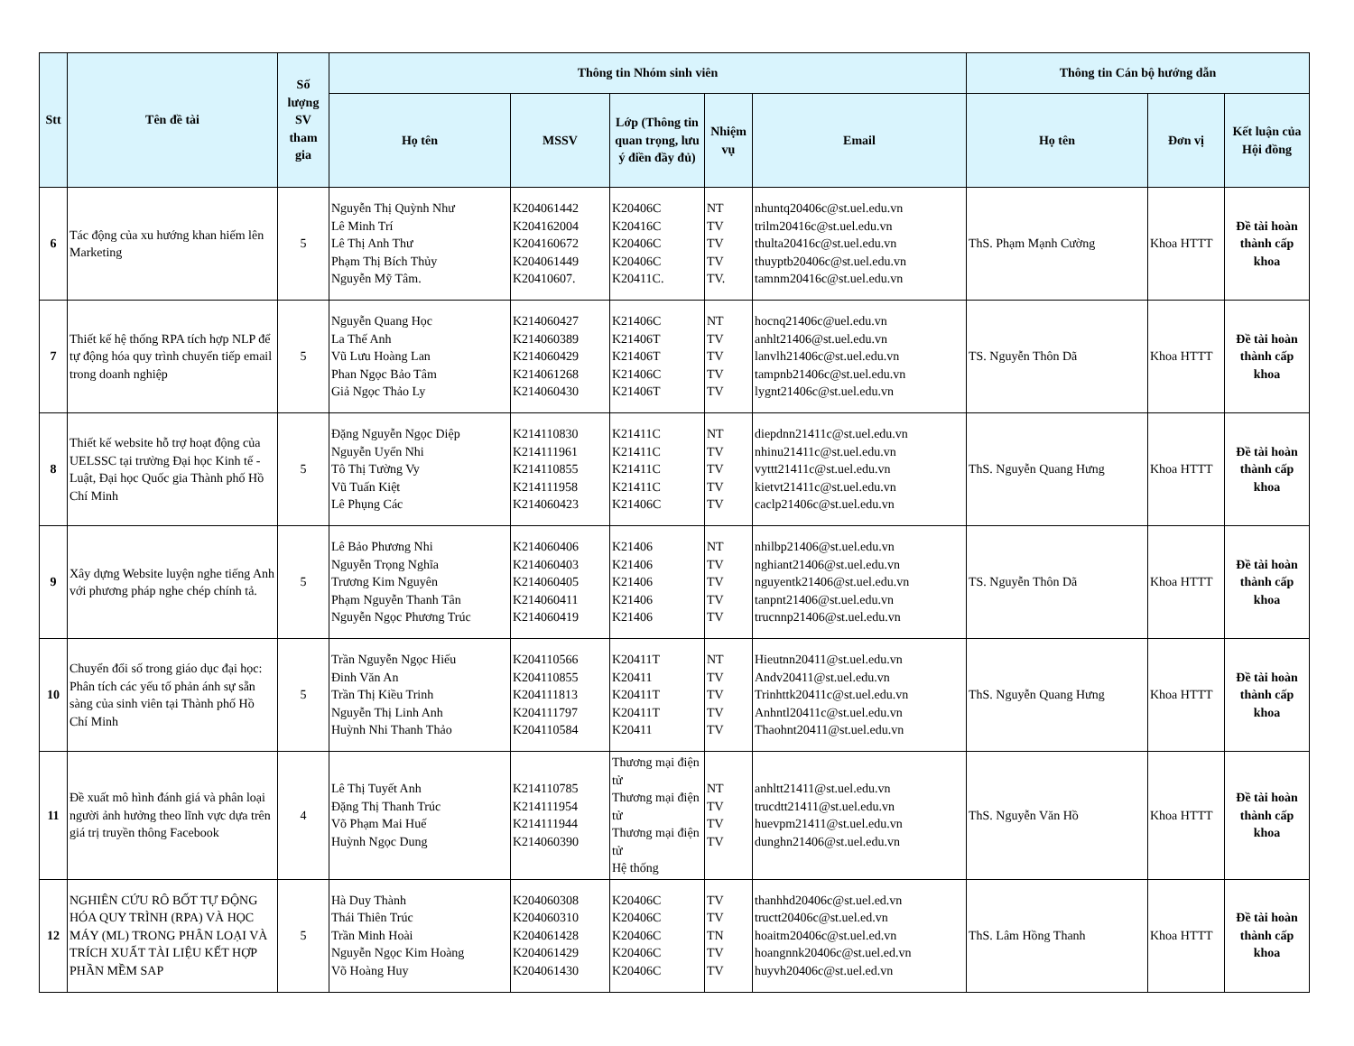| Stt | Tên đề tài | Số lượng SV tham gia | Thông tin Nhóm sinh viên | | | | | Thông tin Cán bộ hướng dẫn | | |
| --- | --- | --- | --- | --- | --- | --- | --- | --- | --- | --- |
| | | | Họ tên | MSSV | Lớp (Thông tin quan trọng, lưu ý điền đầy đủ) | Nhiệm vụ | Email | Họ tên | Đơn vị | Kết luận của Hội đồng |
| 6 | Tác động của xu hướng khan hiếm lên Marketing | 5 | Nguyễn Thị Quỳnh Như Lê Minh Trí Lê Thị Anh Thư Phạm Thị Bích Thủy Nguyễn Mỹ Tâm. | K204061442 K204162004 K204160672 K204061449 K20410607. | K20406C K20416C K20406C K20406C K20411C. | NT TV TV TV TV. | nhuntq20406c@st.uel.edu.vn trilm20416c@st.uel.edu.vn thulta20416c@st.uel.edu.vn thuyptb20406c@st.uel.edu.vn tamnm20416c@st.uel.edu.vn | ThS. Phạm Mạnh Cường | Khoa HTTT | Đề tài hoàn thành cấp khoa |
| 7 | Thiết kế hệ thống RPA tích hợp NLP để tự động hóa quy trình chuyển tiếp email trong doanh nghiệp | 5 | Nguyễn Quang Học La Thế Anh Vũ Lưu Hoàng Lan Phan Ngọc Bảo Tâm Giả Ngọc Thảo Ly | K214060427 K214060389 K214060429 K214061268 K214060430 | K21406C K21406T K21406T K21406C K21406T | NT TV TV TV TV | hocnq21406c@uel.edu.vn anhlt21406@st.uel.edu.vn lanvlh21406c@st.uel.edu.vn tampnb21406c@st.uel.edu.vn lygnt21406c@st.uel.edu.vn | TS. Nguyễn Thôn Dã | Khoa HTTT | Đề tài hoàn thành cấp khoa |
| 8 | Thiết kế website hỗ trợ hoạt động của UELSSC tại trường Đại học Kinh tế - Luật, Đại học Quốc gia Thành phố Hồ Chí Minh | 5 | Đặng Nguyễn Ngọc Diệp Nguyễn Uyển Nhi Tô Thị Tường Vy Vũ Tuấn Kiệt Lê Phụng Các | K214110830 K214111961 K214110855 K214111958 K214060423 | K21411C K21411C K21411C K21411C K21406C | NT TV TV TV TV | diepdnn21411c@st.uel.edu.vn nhinu21411c@st.uel.edu.vn vyttt21411c@st.uel.edu.vn kietvt21411c@st.uel.edu.vn caclp21406c@st.uel.edu.vn | ThS. Nguyễn Quang Hưng | Khoa HTTT | Đề tài hoàn thành cấp khoa |
| 9 | Xây dựng Website luyện nghe tiếng Anh với phương pháp nghe chép chính tả. | 5 | Lê Bảo Phương Nhi Nguyễn Trọng Nghĩa Trương Kim Nguyên Phạm Nguyễn Thanh Tân Nguyễn Ngọc Phương Trúc | K214060406 K214060403 K214060405 K214060411 K214060419 | K21406 K21406 K21406 K21406 K21406 | NT TV TV TV TV | nhilbp21406@st.uel.edu.vn nghiant21406@st.uel.edu.vn nguyentk21406@st.uel.edu.vn tanpnt21406@st.uel.edu.vn trucnnp21406@st.uel.edu.vn | TS. Nguyễn Thôn Dã | Khoa HTTT | Đề tài hoàn thành cấp khoa |
| 10 | Chuyển đổi số trong giáo dục đại học: Phân tích các yếu tố phản ánh sự sẵn sàng của sinh viên tại Thành phố Hồ Chí Minh | 5 | Trần Nguyễn Ngọc Hiếu Đinh Văn An Trần Thị Kiều Trinh Nguyễn Thị Linh Anh Huỳnh Nhi Thanh Thảo | K204110566 K204110855 K204111813 K204111797 K204110584 | K20411T K20411 K20411T K20411T K20411 | NT TV TV TV TV | Hieutnn20411@st.uel.edu.vn Andv20411@st.uel.edu.vn Trinhttk20411c@st.uel.edu.vn Anhntl20411c@st.uel.edu.vn Thaohnt20411@st.uel.edu.vn | ThS. Nguyễn Quang Hưng | Khoa HTTT | Đề tài hoàn thành cấp khoa |
| 11 | Đề xuất mô hình đánh giá và phân loại người ảnh hưởng theo lĩnh vực dựa trên giá trị truyền thông Facebook | 4 | Lê Thị Tuyết Anh Đặng Thị Thanh Trúc Võ Phạm Mai Huế Huỳnh Ngọc Dung | K214110785 K214111954 K214111944 K214060390 | Thương mại điện tử Thương mại điện tử Thương mại điện tử Hệ thống | NT TV TV TV | anhltt21411@st.uel.edu.vn trucdtt21411@st.uel.edu.vn huevpm21411@st.uel.edu.vn dunghn21406@st.uel.edu.vn | ThS. Nguyễn Văn Hồ | Khoa HTTT | Đề tài hoàn thành cấp khoa |
| 12 | NGHIÊN CỨU RÔ BỐT TỰ ĐỘNG HÓA QUY TRÌNH (RPA) VÀ HỌC MÁY (ML) TRONG PHÂN LOẠI VÀ TRÍCH XUẤT TÀI LIỆU KẾT HỢP PHẦN MỀM SAP | 5 | Hà Duy Thành Thái Thiên Trúc Trần Minh Hoài Nguyễn Ngọc Kim Hoàng Võ Hoàng Huy | K204060308 K204060310 K204061428 K204061429 K204061430 | K20406C K20406C K20406C K20406C K20406C | TV TV TN TV TV | thanhhd20406c@st.uel.ed.vn tructt20406c@st.uel.ed.vn hoaitm20406c@st.uel.ed.vn hoangnnk20406c@st.uel.ed.vn huyvh20406c@st.uel.ed.vn | ThS. Lâm Hồng Thanh | Khoa HTTT | Đề tài hoàn thành cấp khoa |